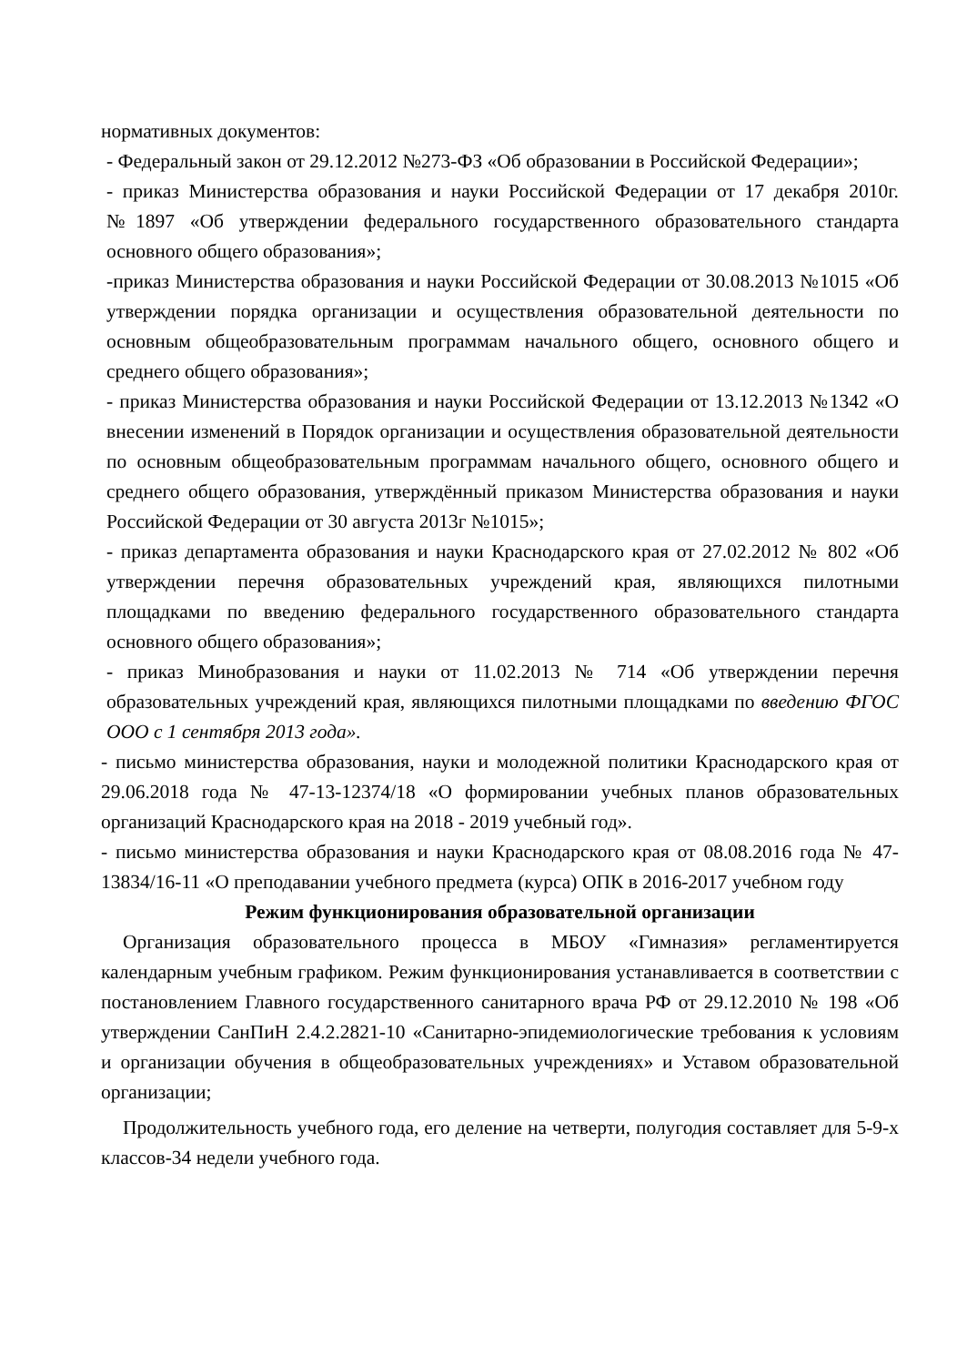нормативных документов:
- Федеральный закон от 29.12.2012 №273-ФЗ «Об образовании в Российской Федерации»;
- приказ Министерства образования и науки Российской Федерации от 17 декабря 2010г. №1897 «Об утверждении федерального государственного образовательного стандарта основного общего образования»;
-приказ Министерства образования и науки Российской Федерации от 30.08.2013 №1015 «Об утверждении порядка организации и осуществления образовательной деятельности по основным общеобразовательным программам начального общего, основного общего и среднего общего образования»;
- приказ Министерства образования и науки Российской Федерации от 13.12.2013 №1342 «О внесении изменений в Порядок организации и осуществления образовательной деятельности по основным общеобразовательным программам начального общего, основного общего и среднего общего образования, утверждённый приказом Министерства образования и науки Российской Федерации от 30 августа 2013г №1015»;
- приказ департамента образования и науки Краснодарского края от 27.02.2012 № 802 «Об утверждении перечня образовательных учреждений края, являющихся пилотными площадками по введению федерального государственного образовательного стандарта основного общего образования»;
- приказ Минобразования и науки от 11.02.2013 № 714 «Об утверждении перечня образовательных учреждений края, являющихся пилотными площадками по введению ФГОС ООО с 1 сентября 2013 года».
- письмо министерства образования, науки и молодежной политики Краснодарского края от 29.06.2018 года № 47-13-12374/18 «О формировании учебных планов образовательных организаций Краснодарского края на 2018 - 2019 учебный год».
- письмо министерства образования и науки Краснодарского края от 08.08.2016 года № 47-13834/16-11 «О преподавании учебного предмета (курса) ОПК в 2016-2017 учебном году
Режим функционирования образовательной организации
Организация образовательного процесса в МБОУ «Гимназия» регламентируется календарным учебным графиком. Режим функционирования устанавливается в соответствии с постановлением Главного государственного санитарного врача РФ от 29.12.2010 № 198 «Об утверждении СанПиН 2.4.2.2821-10 «Санитарно-эпидемиологические требования к условиям и организации обучения в общеобразовательных учреждениях» и Уставом образовательной организации;
Продолжительность учебного года, его деление на четверти, полугодия составляет для 5-9-х классов-34 недели учебного года.